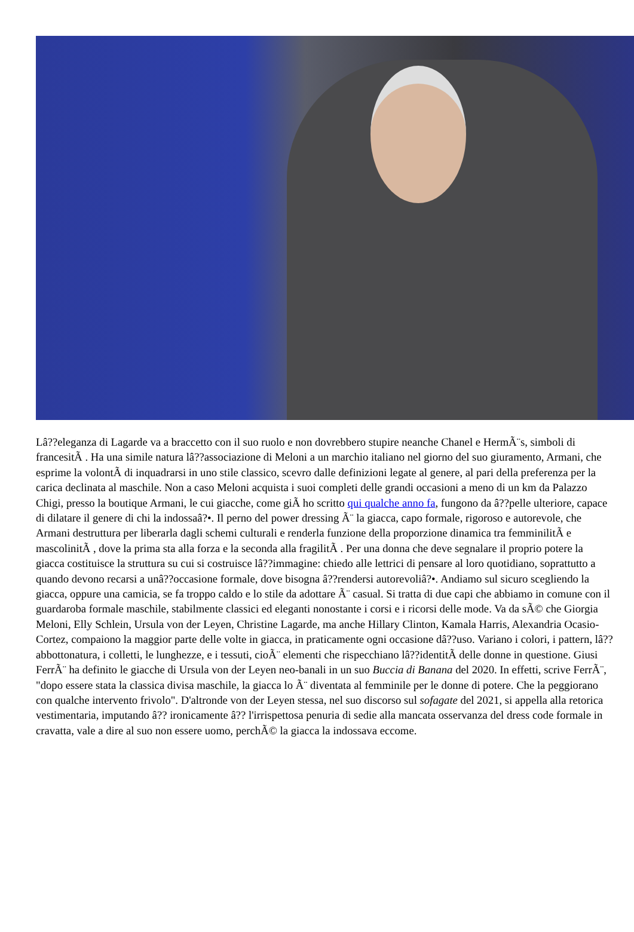Lâ??eleganza di Lagarde va a braccetto con il suo ruolo e non dovrebbero stupire neanche Chanel e HermÃ¨s, simboli di francesitÃ . Ha una simile natura lâ??associazione di Meloni a un marchio italiano nel giorno del suo giuramento, Armani, che esprime la volontÃ di inquadrarsi in uno stile classico, scevro dalle definizioni legate al genere, al pari della preferenza per la carica declinata al maschile. Non a caso Meloni acquista i suoi completi delle grandi occasioni a meno di un km da Palazzo Chigi, presso la boutique Armani, le cui giacche, come giÃ ho scritto qui qualche anno fa, fungono da â??pelle ulteriore, capace di dilatare il genere di chi la indossaâ?•. Il perno del power dressing Ã¨ la giacca, capo formale, rigoroso e autorevole, che Armani destruttura per liberarla dagli schemi culturali e renderla funzione della proporzione dinamica tra femminilitÃ e mascolinitÃ , dove la prima sta alla forza e la seconda alla fragilitÃ . Per una donna che deve segnalare il proprio potere la giacca costituisce la struttura su cui si costruisce lâ??immagine: chiedo alle lettrici di pensare al loro quotidiano, soprattutto a quando devono recarsi a unâ??occasione formale, dove bisogna â??rendersi autorevoliâ?•. Andiamo sul sicuro scegliendo la giacca, oppure una camicia, se fa troppo caldo e lo stile da adottare Ã¨ casual. Si tratta di due capi che abbiamo in comune con il guardaroba formale maschile, stabilmente classici ed eleganti nonostante i corsi e i ricorsi delle mode. Va da sÃ© che Giorgia Meloni, Elly Schlein, Ursula von der Leyen, Christine Lagarde, ma anche Hillary Clinton, Kamala Harris, Alexandria Ocasio-Cortez, compaiono la maggior parte delle volte in giacca, in praticamente ogni occasione dâ??uso. Variano i colori, i pattern, lâ??abbottonatura, i colletti, le lunghezze, e i tessuti, cioÃ¨ elementi che rispecchiano lâ??identitÃ delle donne in questione. Giusi FerrÃ¨ ha definito le giacche di Ursula von der Leyen neo-banali in un suo Buccia di Banana del 2020. In effetti, scrive FerrÃ¨, "dopo essere stata la classica divisa maschile, la giacca lo Ã¨ diventata al femminile per le donne di potere. Che la peggiorano con qualche intervento frivolo". D'altronde von der Leyen stessa, nel suo discorso sul sofagate del 2021, si appella alla retorica vestimentaria, imputando â?? ironicamente â?? l'irrispettosa penuria di sedie alla mancata osservanza del dress code formale in cravatta, vale a dire al suo non essere uomo, perchÃ© la giacca la indossava eccome.